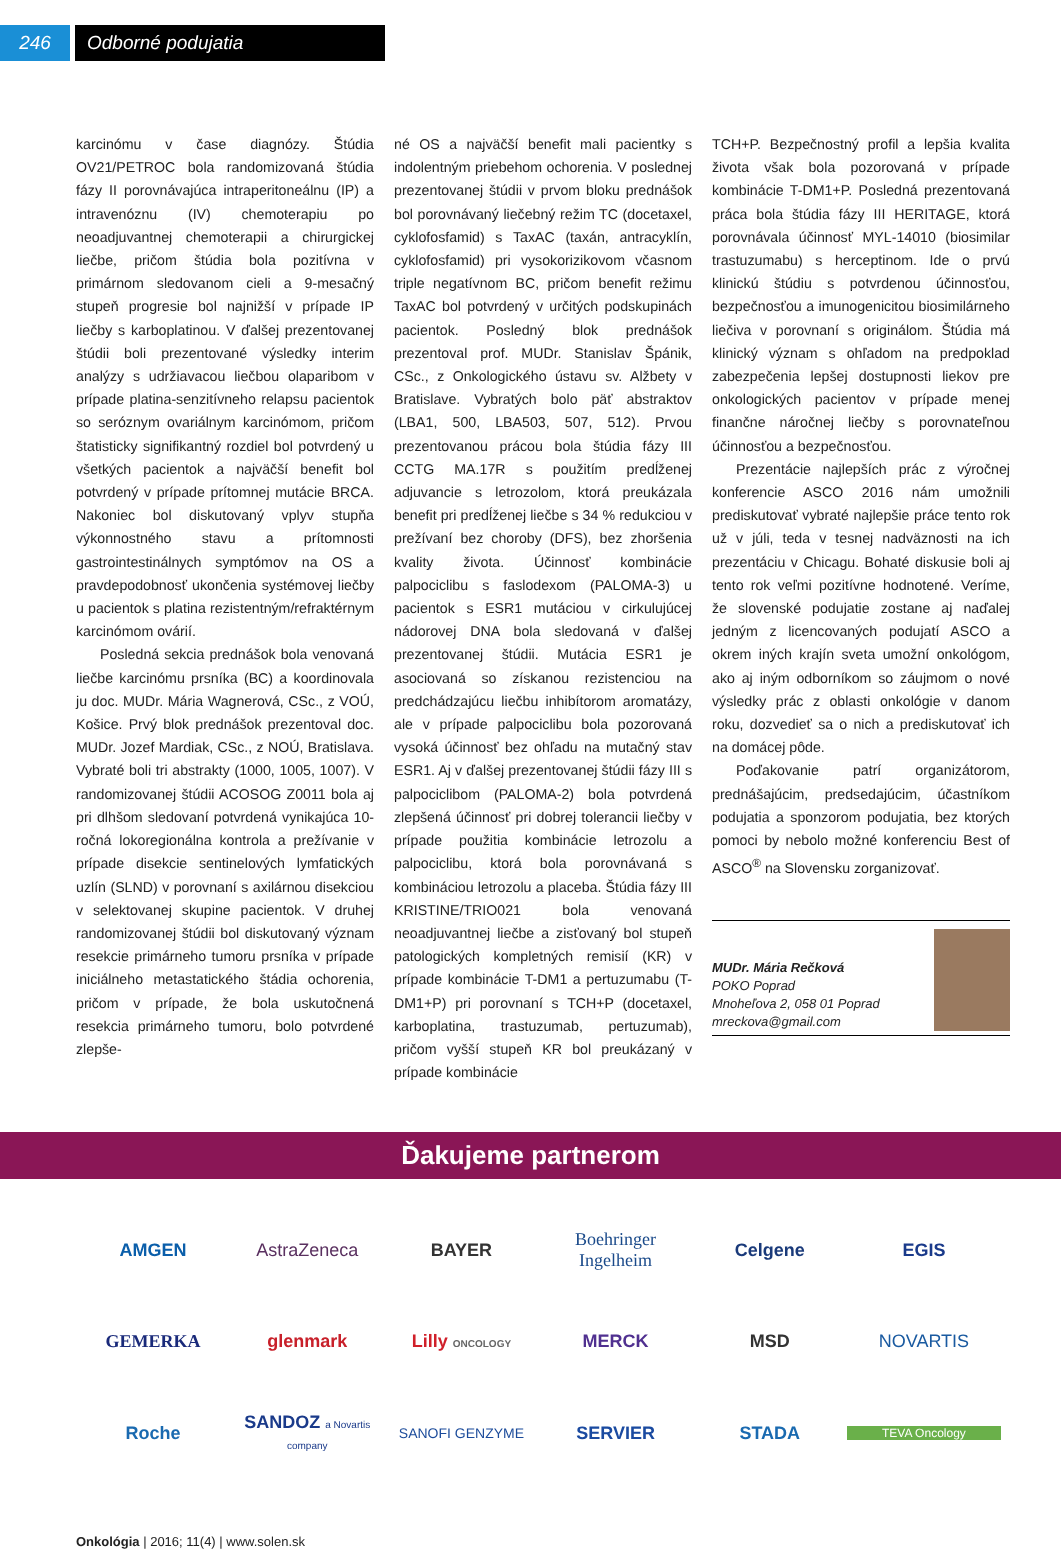246 Odborné podujatia
karcinómu v čase diagnózy. Štúdia OV21/PETROC bola randomizovaná štúdia fázy II porovnávajúca intraperitoneálnu (IP) a intravenóznu (IV) chemoterapiu po neoadjuvantnej chemoterapii a chirurgickej liečbe, pričom štúdia bola pozitívna v primárnom sledovanom cieli a 9-mesačný stupeň progresie bol najnižší v prípade IP liečby s karboplatinou. V ďalšej prezentovanej štúdii boli prezentované výsledky interim analýzy s udržiavacou liečbou olaparibom v prípade platina-senzitívneho relapsu pacientok so seróznym ovariálnym karcinómom, pričom štatisticky signifikantný rozdiel bol potvrdený u všetkých pacientok a najväčší benefit bol potvrdený v prípade prítomnej mutácie BRCA. Nakoniec bol diskutovaný vplyv stupňa výkonnostného stavu a prítomnosti gastrointestinálnych symptómov na OS a pravdepodobnosť ukončenia systémovej liečby u pacientok s platina rezistentným/refraktérnym karcinómom ovárií.
Posledná sekcia prednášok bola venovaná liečbe karcinómu prsníka (BC) a koordinovala ju doc. MUDr. Mária Wagnerová, CSc., z VOÚ, Košice. Prvý blok prednášok prezentoval doc. MUDr. Jozef Mardiak, CSc., z NOÚ, Bratislava. Vybraté boli tri abstrakty (1000, 1005, 1007). V randomizovanej štúdii ACOSOG Z0011 bola aj pri dlhšom sledovaní potvrdená vynikajúca 10-ročná lokoregionálna kontrola a prežívanie v prípade disekcie sentinelových lymfatických uzlín (SLND) v porovnaní s axilárnou disekciou v selektovanej skupine pacientok. V druhej randomizovanej štúdii bol diskutovaný význam resekcie primárneho tumoru prsníka v prípade iniciálneho metastatického štádia ochorenia, pričom v prípade, že bola uskutočnená resekcia primárneho tumoru, bolo potvrdené zlepše-
né OS a najväčší benefit mali pacientky s indolentným priebehom ochorenia. V poslednej prezentovanej štúdii v prvom bloku prednášok bol porovnávaný liečebný režim TC (docetaxel, cyklofosfamid) s TaxAC (taxán, antracyklín, cyklofosfamid) pri vysokorizikovom včasnom triple negatívnom BC, pričom benefit režimu TaxAC bol potvrdený v určitých podskupinách pacientok. Posledný blok prednášok prezentoval prof. MUDr. Stanislav Špánik, CSc., z Onkologického ústavu sv. Alžbety v Bratislave. Vybratých bolo päť abstraktov (LBA1, 500, LBA503, 507, 512). Prvou prezentovanou prácou bola štúdia fázy III CCTG MA.17R s použitím predĺženej adjuvancie s letrozolom, ktorá preukázala benefit pri predĺženej liečbe s 34 % redukciou v prežívaní bez choroby (DFS), bez zhoršenia kvality života. Účinnosť kombinácie palpociclibu s faslodexom (PALOMA-3) u pacientok s ESR1 mutáciou v cirkulujúcej nádorovej DNA bola sledovaná v ďalšej prezentovanej štúdii. Mutácia ESR1 je asociovaná so získanou rezistenciou na predchádzajúcu liečbu inhibítorom aromatázy, ale v prípade palpociclibu bola pozorovaná vysoká účinnosť bez ohľadu na mutačný stav ESR1. Aj v ďalšej prezentovanej štúdii fázy III s palpociclibom (PALOMA-2) bola potvrdená zlepšená účinnosť pri dobrej tolerancii liečby v prípade použitia kombinácie letrozolu a palpociclibu, ktorá bola porovnávaná s kombináciou letrozolu a placeba. Štúdia fázy III KRISTINE/TRIO021 bola venovaná neoadjuvantnej liečbe a zisťovaný bol stupeň patologických kompletných remisií (KR) v prípade kombinácie T-DM1 a pertuzumabu (T-DM1+P) pri porovnaní s TCH+P (docetaxel, karboplatina, trastuzumab, pertuzumab), pričom vyšší stupeň KR bol preukázaný v prípade kombinácie
TCH+P. Bezpečnostný profil a lepšia kvalita života však bola pozorovaná v prípade kombinácie T-DM1+P. Posledná prezentovaná práca bola štúdia fázy III HERITAGE, ktorá porovnávala účinnosť MYL-14010 (biosimilar trastuzumabu) s herceptinom. Ide o prvú klinickú štúdiu s potvrdenou účinnosťou, bezpečnosťou a imunogenicitou biosimilárneho liečiva v porovnaní s originálom. Štúdia má klinický význam s ohľadom na predpoklad zabezpečenia lepšej dostupnosti liekov pre onkologických pacientov v prípade menej finančne náročnej liečby s porovnateľnou účinnosťou a bezpečnosťou.
Prezentácie najlepších prác z výročnej konferencie ASCO 2016 nám umožnili prediskutovať vybraté najlepšie práce tento rok už v júli, teda v tesnej nadväznosti na ich prezentáciu v Chicagu. Bohaté diskusie boli aj tento rok veľmi pozitívne hodnotené. Veríme, že slovenské podujatie zostane aj naďalej jedným z licencovaných podujatí ASCO a okrem iných krajín sveta umožní onkológom, ako aj iným odborníkom so záujmom o nové výsledky prác z oblasti onkológie v danom roku, dozvedieť sa o nich a prediskutovať ich na domácej pôde.
Poďakovanie patrí organizátorom, prednášajúcim, predsedajúcim, účastníkom podujatia a sponzorom podujatia, bez ktorých pomoci by nebolo možné konferenciu Best of ASCO<sup>®</sup> na Slovensku zorganizovať.
MUDr. Mária Rečková
POKO Poprad
Mnoheľova 2, 058 01 Poprad
mreckova@gmail.com
Ďakujeme partnerom
AMGEN
AstraZeneca
BAYER
Boehringer Ingelheim
Celgene
EGIS
GEMERKA
glenmark
Lilly ONCOLOGY
MERCK
MSD
NOVARTIS
Roche
SANDOZ a Novartis company
SANOFI GENZYME
SERVIER
STADA
TEVA Oncology
Onkológia | 2016; 11(4) | www.solen.sk